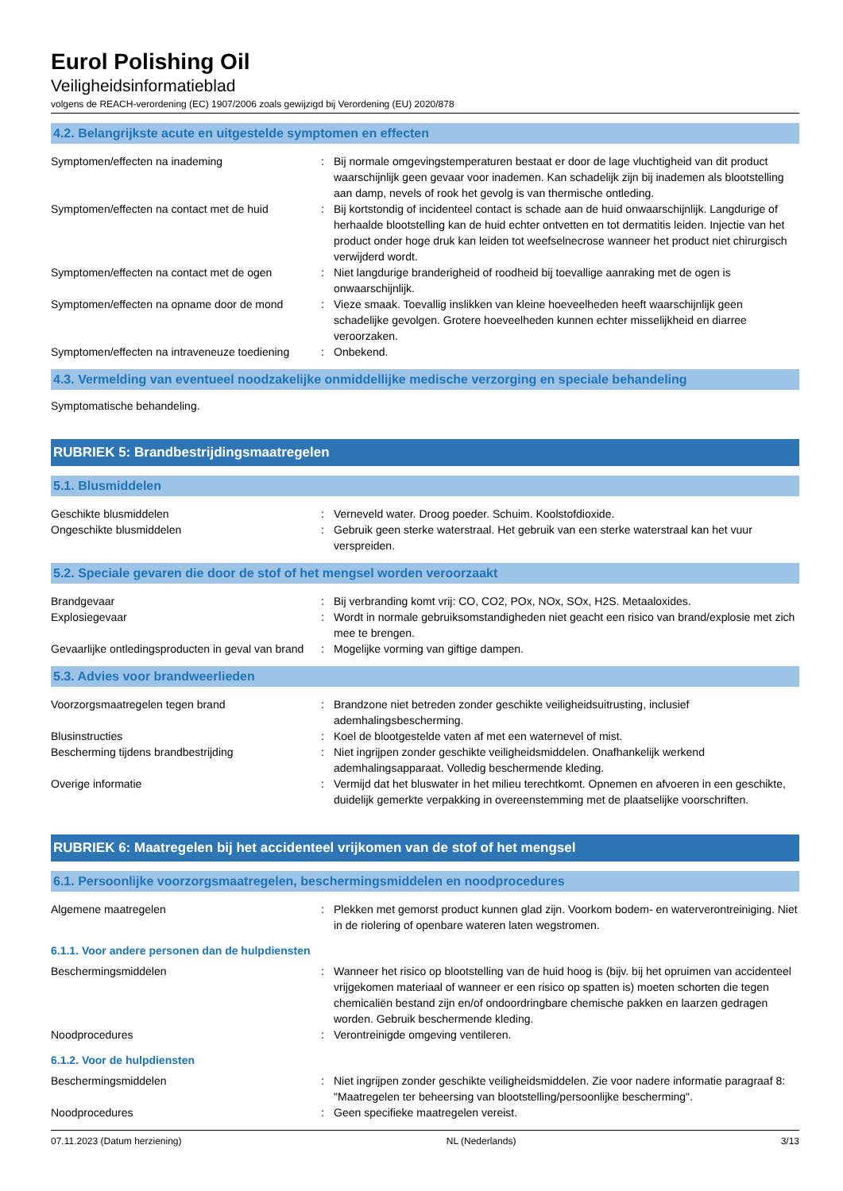Eurol Polishing Oil
Veiligheidsinformatieblad
volgens de REACH-verordening (EC) 1907/2006 zoals gewijzigd bij Verordening (EU) 2020/878
4.2. Belangrijkste acute en uitgestelde symptomen en effecten
Symptomen/effecten na inademing : Bij normale omgevingstemperaturen bestaat er door de lage vluchtigheid van dit product waarschijnlijk geen gevaar voor inademen. Kan schadelijk zijn bij inademen als blootstelling aan damp, nevels of rook het gevolg is van thermische ontleding.
Symptomen/effecten na contact met de huid
: Bij kortstondig of incidenteel contact is schade aan de huid onwaarschijnlijk. Langdurige of herhaalde blootstelling kan de huid echter ontvetten en tot dermatitis leiden. Injectie van het product onder hoge druk kan leiden tot weefselnecrose wanneer het product niet chirurgisch verwijderd wordt.
Symptomen/effecten na contact met de ogen
: Niet langdurige branderigheid of roodheid bij toevallige aanraking met de ogen is onwaarschijnlijk.
Symptomen/effecten na opname door de mond
: Vieze smaak. Toevallig inslikken van kleine hoeveelheden heeft waarschijnlijk geen schadelijke gevolgen. Grotere hoeveelheden kunnen echter misselijkheid en diarree veroorzaken.
Symptomen/effecten na intraveneuze toediening
: Onbekend.
4.3. Vermelding van eventueel noodzakelijke onmiddellijke medische verzorging en speciale behandeling
Symptomatische behandeling.
RUBRIEK 5: Brandbestrijdingsmaatregelen
5.1. Blusmiddelen
Geschikte blusmiddelen : Verneveld water. Droog poeder. Schuim. Koolstofdioxide.
Ongeschikte blusmiddelen : Gebruik geen sterke waterstraal. Het gebruik van een sterke waterstraal kan het vuur verspreiden.
5.2. Speciale gevaren die door de stof of het mengsel worden veroorzaakt
Brandgevaar : Bij verbranding komt vrij: CO, CO2, POx, NOx, SOx, H2S. Metaaloxides.
Explosiegevaar : Wordt in normale gebruiksomstandigheden niet geacht een risico van brand/explosie met zich mee te brengen.
Gevaarlijke ontledingsproducten in geval van brand
: Mogelijke vorming van giftige dampen.
5.3. Advies voor brandweerlieden
Voorzorgsmaatregelen tegen brand : Brandzone niet betreden zonder geschikte veiligheidsuitrusting, inclusief ademhalingsbescherming.
Blusinstructies : Koel de blootgestelde vaten af met een waternevel of mist.
Bescherming tijdens brandbestrijding : Niet ingrijpen zonder geschikte veiligheidsmiddelen. Onafhankelijk werkend ademhalingsapparaat. Volledig beschermende kleding.
Overige informatie : Vermijd dat het bluswater in het milieu terechtkomt. Opnemen en afvoeren in een geschikte, duidelijk gemerkte verpakking in overeenstemming met de plaatselijke voorschriften.
RUBRIEK 6: Maatregelen bij het accidenteel vrijkomen van de stof of het mengsel
6.1. Persoonlijke voorzorgsmaatregelen, beschermingsmiddelen en noodprocedures
Algemene maatregelen : Plekken met gemorst product kunnen glad zijn. Voorkom bodem- en waterverontreiniging. Niet in de riolering of openbare wateren laten wegstromen.
6.1.1. Voor andere personen dan de hulpdiensten
Beschermingsmiddelen : Wanneer het risico op blootstelling van de huid hoog is (bijv. bij het opruimen van accidenteel vrijgekomen materiaal of wanneer er een risico op spatten is) moeten schorten die tegen chemicaliën bestand zijn en/of ondoordringbare chemische pakken en laarzen gedragen worden. Gebruik beschermende kleding.
Noodprocedures : Verontreinigde omgeving ventileren.
6.1.2. Voor de hulpdiensten
Beschermingsmiddelen : Niet ingrijpen zonder geschikte veiligheidsmiddelen. Zie voor nadere informatie paragraaf 8: "Maatregelen ter beheersing van blootstelling/persoonlijke bescherming".
Noodprocedures : Geen specifieke maatregelen vereist.
07.11.2023 (Datum herziening) NL (Nederlands) 3/13